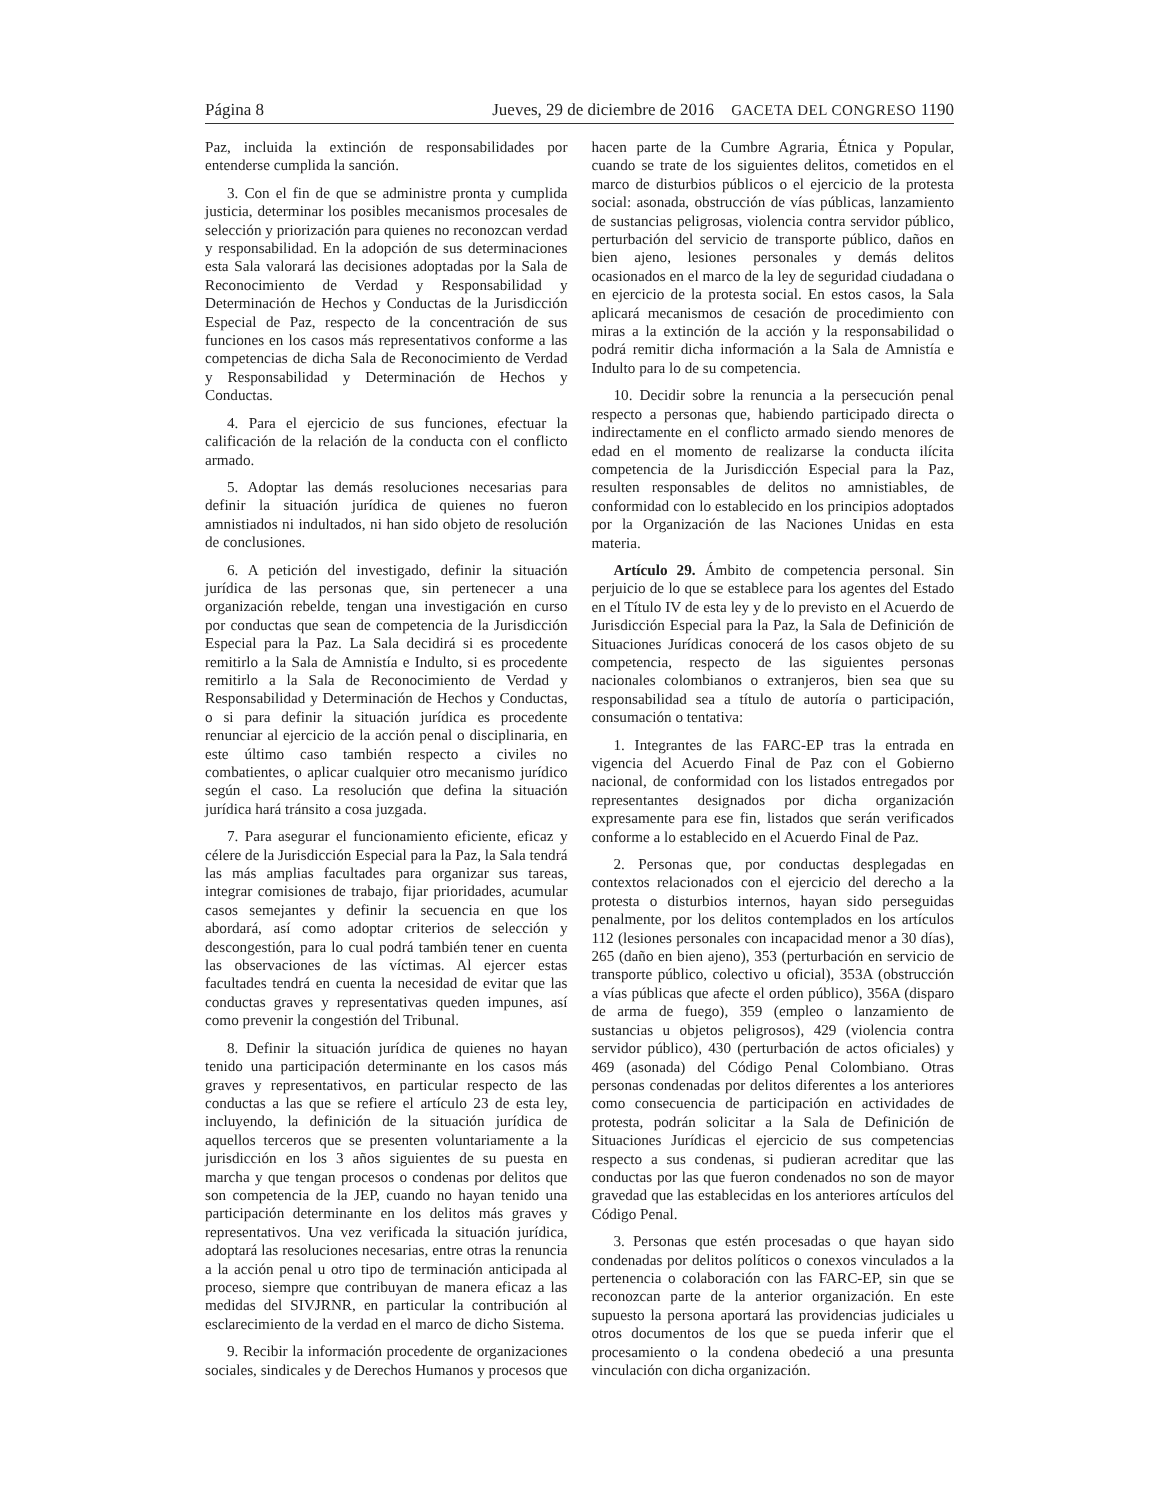Página 8 Jueves, 29 de diciembre de 2016 GACETA DEL CONGRESO 1190
Paz, incluida la extinción de responsabilidades por entenderse cumplida la sanción.
3. Con el fin de que se administre pronta y cumplida justicia, determinar los posibles mecanismos procesales de selección y priorización para quienes no reconozcan verdad y responsabilidad. En la adopción de sus determinaciones esta Sala valorará las decisiones adoptadas por la Sala de Reconocimiento de Verdad y Responsabilidad y Determinación de Hechos y Conductas de la Jurisdicción Especial de Paz, respecto de la concentración de sus funciones en los casos más representativos conforme a las competencias de dicha Sala de Reconocimiento de Verdad y Responsabilidad y Determinación de Hechos y Conductas.
4. Para el ejercicio de sus funciones, efectuar la calificación de la relación de la conducta con el conflicto armado.
5. Adoptar las demás resoluciones necesarias para definir la situación jurídica de quienes no fueron amnistiados ni indultados, ni han sido objeto de resolución de conclusiones.
6. A petición del investigado, definir la situación jurídica de las personas que, sin pertenecer a una organización rebelde, tengan una investigación en curso por conductas que sean de competencia de la Jurisdicción Especial para la Paz. La Sala decidirá si es procedente remitirlo a la Sala de Amnistía e Indulto, si es procedente remitirlo a la Sala de Reconocimiento de Verdad y Responsabilidad y Determinación de Hechos y Conductas, o si para definir la situación jurídica es procedente renunciar al ejercicio de la acción penal o disciplinaria, en este último caso también respecto a civiles no combatientes, o aplicar cualquier otro mecanismo jurídico según el caso. La resolución que defina la situación jurídica hará tránsito a cosa juzgada.
7. Para asegurar el funcionamiento eficiente, eficaz y célere de la Jurisdicción Especial para la Paz, la Sala tendrá las más amplias facultades para organizar sus tareas, integrar comisiones de trabajo, fijar prioridades, acumular casos semejantes y definir la secuencia en que los abordará, así como adoptar criterios de selección y descongestión, para lo cual podrá también tener en cuenta las observaciones de las víctimas. Al ejercer estas facultades tendrá en cuenta la necesidad de evitar que las conductas graves y representativas queden impunes, así como prevenir la congestión del Tribunal.
8. Definir la situación jurídica de quienes no hayan tenido una participación determinante en los casos más graves y representativos, en particular respecto de las conductas a las que se refiere el artículo 23 de esta ley, incluyendo, la definición de la situación jurídica de aquellos terceros que se presenten voluntariamente a la jurisdicción en los 3 años siguientes de su puesta en marcha y que tengan procesos o condenas por delitos que son competencia de la JEP, cuando no hayan tenido una participación determinante en los delitos más graves y representativos. Una vez verificada la situación jurídica, adoptará las resoluciones necesarias, entre otras la renuncia a la acción penal u otro tipo de terminación anticipada al proceso, siempre que contribuyan de manera eficaz a las medidas del SIVJRNR, en particular la contribución al esclarecimiento de la verdad en el marco de dicho Sistema.
9. Recibir la información procedente de organizaciones sociales, sindicales y de Derechos Humanos y procesos que hacen parte de la Cumbre Agraria, Étnica y Popular, cuando se trate de los siguientes delitos, cometidos en el marco de disturbios públicos o el ejercicio de la protesta social: asonada, obstrucción de vías públicas, lanzamiento de sustancias peligrosas, violencia contra servidor público, perturbación del servicio de transporte público, daños en bien ajeno, lesiones personales y demás delitos ocasionados en el marco de la ley de seguridad ciudadana o en ejercicio de la protesta social. En estos casos, la Sala aplicará mecanismos de cesación de procedimiento con miras a la extinción de la acción y la responsabilidad o podrá remitir dicha información a la Sala de Amnistía e Indulto para lo de su competencia.
10. Decidir sobre la renuncia a la persecución penal respecto a personas que, habiendo participado directa o indirectamente en el conflicto armado siendo menores de edad en el momento de realizarse la conducta ilícita competencia de la Jurisdicción Especial para la Paz, resulten responsables de delitos no amnistiables, de conformidad con lo establecido en los principios adoptados por la Organización de las Naciones Unidas en esta materia.
Artículo 29. Ámbito de competencia personal. Sin perjuicio de lo que se establece para los agentes del Estado en el Título IV de esta ley y de lo previsto en el Acuerdo de Jurisdicción Especial para la Paz, la Sala de Definición de Situaciones Jurídicas conocerá de los casos objeto de su competencia, respecto de las siguientes personas nacionales colombianos o extranjeros, bien sea que su responsabilidad sea a título de autoría o participación, consumación o tentativa:
1. Integrantes de las FARC-EP tras la entrada en vigencia del Acuerdo Final de Paz con el Gobierno nacional, de conformidad con los listados entregados por representantes designados por dicha organización expresamente para ese fin, listados que serán verificados conforme a lo establecido en el Acuerdo Final de Paz.
2. Personas que, por conductas desplegadas en contextos relacionados con el ejercicio del derecho a la protesta o disturbios internos, hayan sido perseguidas penalmente, por los delitos contemplados en los artículos 112 (lesiones personales con incapacidad menor a 30 días), 265 (daño en bien ajeno), 353 (perturbación en servicio de transporte público, colectivo u oficial), 353A (obstrucción a vías públicas que afecte el orden público), 356A (disparo de arma de fuego), 359 (empleo o lanzamiento de sustancias u objetos peligrosos), 429 (violencia contra servidor público), 430 (perturbación de actos oficiales) y 469 (asonada) del Código Penal Colombiano. Otras personas condenadas por delitos diferentes a los anteriores como consecuencia de participación en actividades de protesta, podrán solicitar a la Sala de Definición de Situaciones Jurídicas el ejercicio de sus competencias respecto a sus condenas, si pudieran acreditar que las conductas por las que fueron condenados no son de mayor gravedad que las establecidas en los anteriores artículos del Código Penal.
3. Personas que estén procesadas o que hayan sido condenadas por delitos políticos o conexos vinculados a la pertenencia o colaboración con las FARC-EP, sin que se reconozcan parte de la anterior organización. En este supuesto la persona aportará las providencias judiciales u otros documentos de los que se pueda inferir que el procesamiento o la condena obedeció a una presunta vinculación con dicha organización.